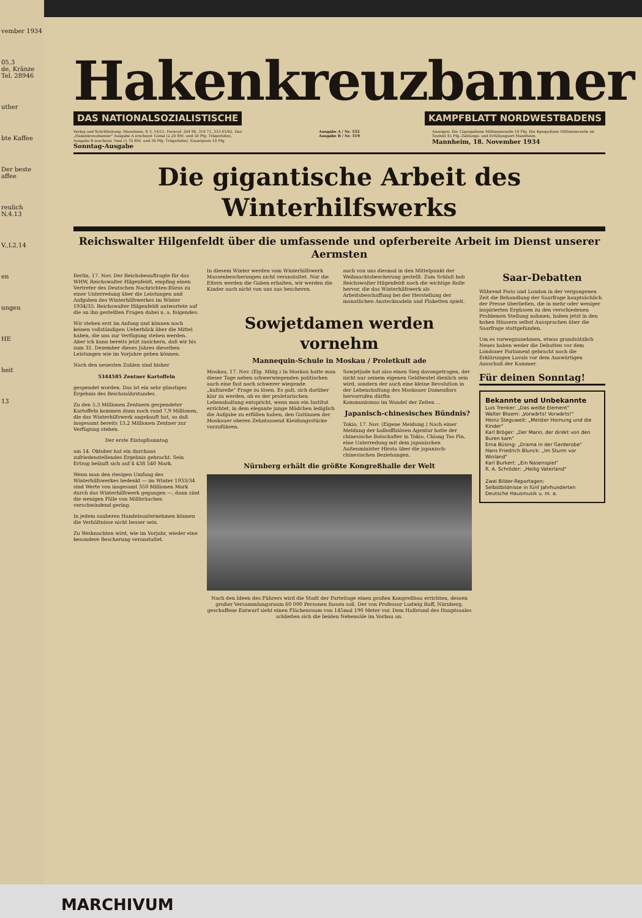vember 1934
05,3
de, Kränze
Tel. 28946
uther
bte Kaffee
Der beste affee
reulich N.4.13
V.,L2,14
en
ungen
HE
heit
13
Hakenkreuzbanner
DAS NATIONALSOZIALISTISCHE KAMPFBLATT NORDWESTBADENS
Verlag und Schriftleitung: Mannheim, R 3, 14/15. Fernruf: 204 86, 314 71, 333 61/62. Das „Hakenkreuzbanner" Ausgabe A erscheint 12mal (2.20 RM. und 50 Pfg. Trägerlohn), Ausgabe B erscheint 7mal (1.70 RM. und 30 Pfg. Trägerlohn). Einzelpreis 10 Pfg.
Sonntag-Ausgabe
Ausgabe A / Nr. 532
Ausgabe B / Nr. 319
Anzeigen: Die 12gespaltene Millimeterzeile 10 Pfg. Die 4gespaltene Millimeterzeile im Textteil 45 Pfg. Zahlungs- und Erfüllungsort Mannheim.
Mannheim, 18. November 1934
Die gigantische Arbeit des Winterhilfswerks
Reichswalter Hilgenfeldt über die umfassende und opferbereite Arbeit im Dienst unserer Aermsten
Berlin, 17. Nov. Der Reichsbeauftragte für das WHW, Reichswalter Hilgenfeldt, empfing einen Vertreter des Deutschen Nachrichten-Büros zu einer Unterredung über die Leistungen und Aufgaben des Winterhilfswerkes im Winter 1934/35. Reichswalter Hilgenfeldt antwortete auf die an ihn gestellten Fragen dabei u. a. folgendes:
Wir stehen erst im Anfang und können noch keinen vollständigen Ueberblick über die Mittel haben, die uns zur Verfügung stehen werden. Aber ich kann bereits jetzt zusichern, daß wir bis zum 31. Dezember dieses Jahres dieselben Leistungen wie im Vorjahre geben können.
Nach den neuesten Zahlen sind bisher
5344585 Zentner Kartoffeln
gespendet worden. Das ist ein sehr günstiges Ergebnis des Reichsnährstandes.
Zu den 5,3 Millionen Zentnern gespendeter Kartoffeln kommen dann noch rund 7,9 Millionen, die das Winterhilfswerk angekauft hat, so daß insgesamt bereits 13,2 Millionen Zentner zur Verfügung stehen.
Der erste Eintopfsonntag
am 14. Oktober hat ein durchaus zufriedenstellendes Ergebnis gebracht. Sein Ertrag beläuft sich auf 4 438 540 Mark.
Wenn man den riesigen Umfang des Winterhilfswerkes bedenkt — im Winter 1933/34 sind Werte von insgesamt 350 Millionen Mark durch das Winterhilfswerk gegangen —, dann sind die wenigen Fälle von Mißbräuchen verschwindend gering.
In jedem sauberen Handelsunternehmen können die Verhältnisse nicht besser sein.
Zu Weihnachten wird, wie im Vorjahr, wieder eine besondere Bescherung veranstaltet.
In diesem Winter werden vom Winterhilfswerk Massenbescherungen nicht veranstaltet. Nur die Eltern werden die Gaben erhalten, wir werden die Kinder auch nicht von uns aus bescheren.
auch von uns diesmal in den Mittelpunkt der Weihnachtsbescherung gestellt. Zum Schluß hob Reichswalter Hilgenfeldt noch die wichtige Rolle hervor, die das Winterhilfswerk als Arbeitsbeschaffung bei der Herstellung der monatlichen Anstecknadeln und Plaketten spielt.
Sowjetdamen werden vornehm
Mannequin-Schule in Moskau / Proletkult ade
Moskau, 17. Nov. (Eig. Mldg.) In Moskau hatte man dieser Tage neben schwerwiegenden politischen auch eine fast noch schwerer wiegende „kulturelle" Frage zu lösen. Es galt, sich darüber klar zu werden, ob es der proletarischen Lebenshaltung entspricht, wenn man ein Institut errichtet, in dem elegante junge Mädchen lediglich die Aufgabe zu erfüllen haben, den Gattinnen der Moskauer oberen Zehntausend Kleidungsstücke vorzuführen.
Sowjetjude hat also einen Sieg davongetragen, der nicht nur seinem eigenen Geldbeutel dienlich sein wird, sondern der auch eine kleine Revolution in der Lebenshaltung des Moskauer Damenflors hervorrufen dürfte.
Kommunismus im Wandel der Zeiten ...
Japanisch-chinesisches Bündnis?
Tokio, 17. Nov. (Eigene Meldung.) Nach einer Meldung der halboffiziösen Agentur hatte der chinesische Botschafter in Tokio, Chiang Tso Pin, eine Unterredung mit dem japanischen Außenminister Hirota über die japanisch-chinesischen Beziehungen.
Nürnberg erhält die größte Kongreßhalle der Welt
Nach den Ideen des Führers wird die Stadt der Parteitage einen großen Kongreßbau errichten, dessen großer Versammlungsraum 60 000 Personen fassen soll. Der von Professor Ludwig Ruff, Nürnberg, geschaffene Entwurf sieht einen Flächenraum von 145mal 190 Meter vor. Dem Halbrund des Hauptsaales schließen sich die beiden Nebensäle im Vorbau an.
Saar-Debatten
Während Paris und London in der vergangenen Zeit die Behandlung der Saarfrage hauptsächlich der Presse überließen, die in mehr oder weniger inspirierten Ergüssen zu den verschiedenen Problemen Stellung nahmen, haben jetzt in den hohen Häusern selbst Aussprachen über die Saarfrage stattgefunden.
Um es vorwegzunehmen, etwas grundsätzlich Neues haben weder die Debatten vor dem Londoner Parlament gebracht noch die Erklärungen Lavals vor dem Auswärtigen Ausschuß der Kammer.
Für deinen Sonntag!
Bekannte und Unbekannte
Luis Trenker: „Das weiße Element"
Walter Bloem: „Vorwärts! Vorwärts!"
Heinz Steguweit: „Meister Hornung und die Kinder"
Karl Bröger: „Der Mann, der direkt von den Buren kam"
Erna Büsing: „Drama in der Garderobe"
Hans Friedrich Blunck: „Im Sturm vor Winland"
Karl Burkert: „Ein Nasenspiel"
R. A. Schröder: „Heilig Vaterland"
Zwei Bilder-Reportagen:
Selbstbildnisse in fünf Jahrhunderten
Deutsche Hausmusik u. m. a.
MARCHIVUM